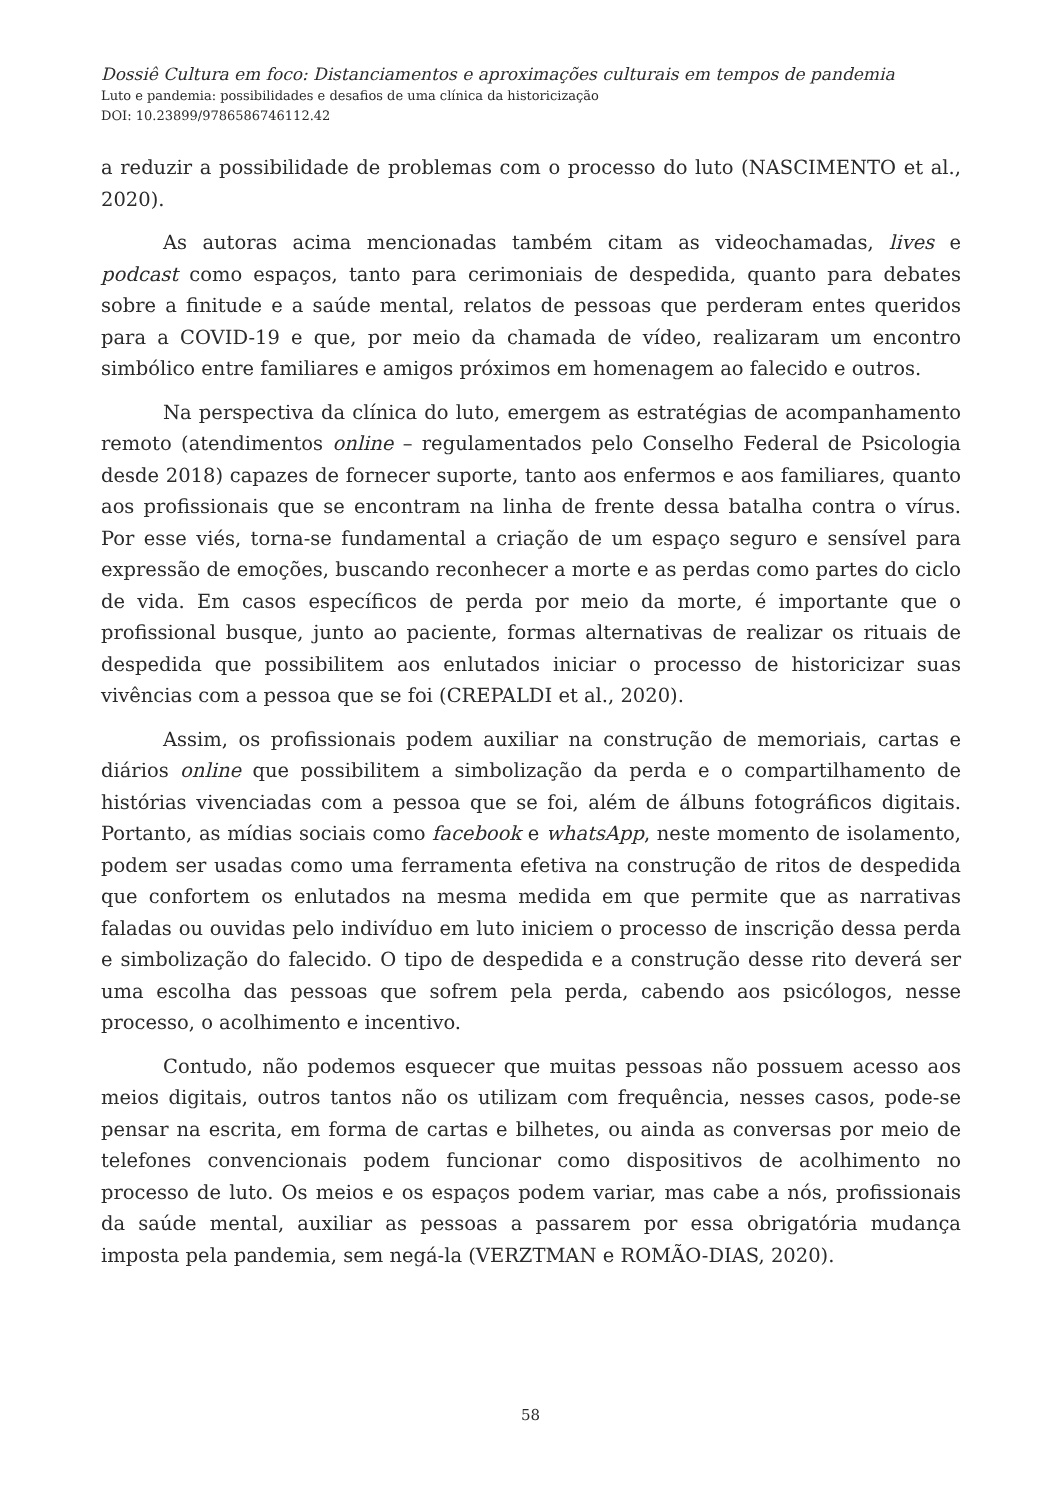Dossiê Cultura em foco: Distanciamentos e aproximações culturais em tempos de pandemia
Luto e pandemia: possibilidades e desafios de uma clínica da historicização
DOI: 10.23899/9786586746112.42
a reduzir a possibilidade de problemas com o processo do luto (NASCIMENTO et al., 2020).
As autoras acima mencionadas também citam as videochamadas, lives e podcast como espaços, tanto para cerimoniais de despedida, quanto para debates sobre a finitude e a saúde mental, relatos de pessoas que perderam entes queridos para a COVID-19 e que, por meio da chamada de vídeo, realizaram um encontro simbólico entre familiares e amigos próximos em homenagem ao falecido e outros.
Na perspectiva da clínica do luto, emergem as estratégias de acompanhamento remoto (atendimentos online – regulamentados pelo Conselho Federal de Psicologia desde 2018) capazes de fornecer suporte, tanto aos enfermos e aos familiares, quanto aos profissionais que se encontram na linha de frente dessa batalha contra o vírus. Por esse viés, torna-se fundamental a criação de um espaço seguro e sensível para expressão de emoções, buscando reconhecer a morte e as perdas como partes do ciclo de vida. Em casos específicos de perda por meio da morte, é importante que o profissional busque, junto ao paciente, formas alternativas de realizar os rituais de despedida que possibilitem aos enlutados iniciar o processo de historicizar suas vivências com a pessoa que se foi (CREPALDI et al., 2020).
Assim, os profissionais podem auxiliar na construção de memoriais, cartas e diários online que possibilitem a simbolização da perda e o compartilhamento de histórias vivenciadas com a pessoa que se foi, além de álbuns fotográficos digitais. Portanto, as mídias sociais como facebook e whatsApp, neste momento de isolamento, podem ser usadas como uma ferramenta efetiva na construção de ritos de despedida que confortem os enlutados na mesma medida em que permite que as narrativas faladas ou ouvidas pelo indivíduo em luto iniciem o processo de inscrição dessa perda e simbolização do falecido. O tipo de despedida e a construção desse rito deverá ser uma escolha das pessoas que sofrem pela perda, cabendo aos psicólogos, nesse processo, o acolhimento e incentivo.
Contudo, não podemos esquecer que muitas pessoas não possuem acesso aos meios digitais, outros tantos não os utilizam com frequência, nesses casos, pode-se pensar na escrita, em forma de cartas e bilhetes, ou ainda as conversas por meio de telefones convencionais podem funcionar como dispositivos de acolhimento no processo de luto. Os meios e os espaços podem variar, mas cabe a nós, profissionais da saúde mental, auxiliar as pessoas a passarem por essa obrigatória mudança imposta pela pandemia, sem negá-la (VERZTMAN e ROMÃO-DIAS, 2020).
58